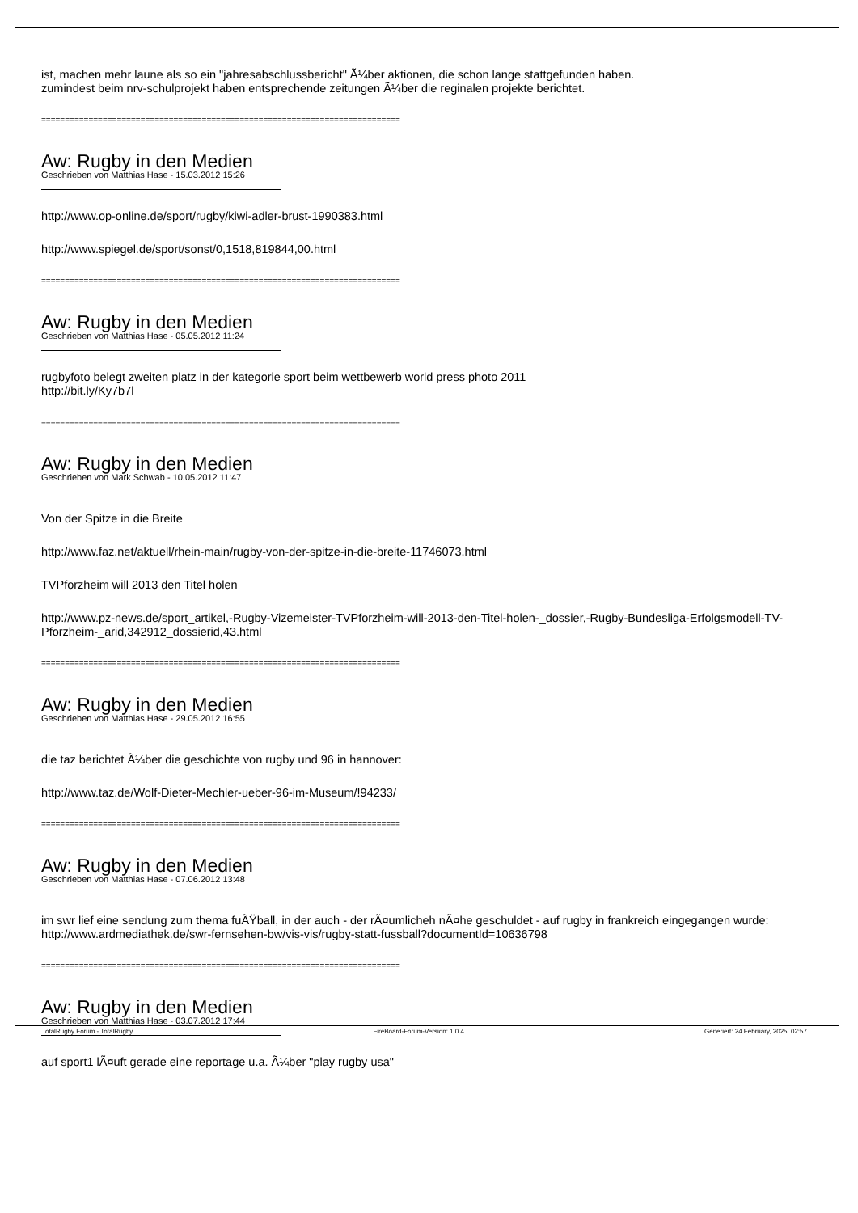ist, machen mehr laune als so ein "jahresabschlussbericht" Ã¼ber aktionen, die schon lange stattgefunden haben.
zumindest beim nrv-schulprojekt haben entsprechende zeitungen Ã¼ber die reginalen projekte berichtet.
============================================================================
Aw: Rugby in den Medien
Geschrieben von Matthias Hase - 15.03.2012 15:26
http://www.op-online.de/sport/rugby/kiwi-adler-brust-1990383.html
http://www.spiegel.de/sport/sonst/0,1518,819844,00.html
============================================================================
Aw: Rugby in den Medien
Geschrieben von Matthias Hase - 05.05.2012 11:24
rugbyfoto belegt zweiten platz in der kategorie sport beim wettbewerb world press photo 2011
http://bit.ly/Ky7b7l
============================================================================
Aw: Rugby in den Medien
Geschrieben von Mark Schwab - 10.05.2012 11:47
Von der Spitze in die Breite
http://www.faz.net/aktuell/rhein-main/rugby-von-der-spitze-in-die-breite-11746073.html
TVPforzheim will 2013 den Titel holen
http://www.pz-news.de/sport_artikel,-Rugby-Vizemeister-TVPforzheim-will-2013-den-Titel-holen-_dossier,-Rugby-Bundesliga-Erfolgsmodell-TV-Pforzheim-_arid,342912_dossierid,43.html
============================================================================
Aw: Rugby in den Medien
Geschrieben von Matthias Hase - 29.05.2012 16:55
die taz berichtet Ã¼ber die geschichte von rugby und 96 in hannover:
http://www.taz.de/Wolf-Dieter-Mechler-ueber-96-im-Museum/!94233/
============================================================================
Aw: Rugby in den Medien
Geschrieben von Matthias Hase - 07.06.2012 13:48
im swr lief eine sendung zum thema fuÃŸball, in der auch - der rÃ¤umlicheh nÃ¤he geschuldet - auf rugby in frankreich eingegangen wurde: http://www.ardmediathek.de/swr-fernsehen-bw/vis-vis/rugby-statt-fussball?documentId=10636798
============================================================================
Aw: Rugby in den Medien
Geschrieben von Matthias Hase - 03.07.2012 17:44
auf sport1 lÃ¤uft gerade eine reportage u.a. Ã¼ber "play rugby usa"
TotalRugby Forum - TotalRugby FireBoard-Forum-Version: 1.0.4 Generiert: 24 February, 2025, 02:57